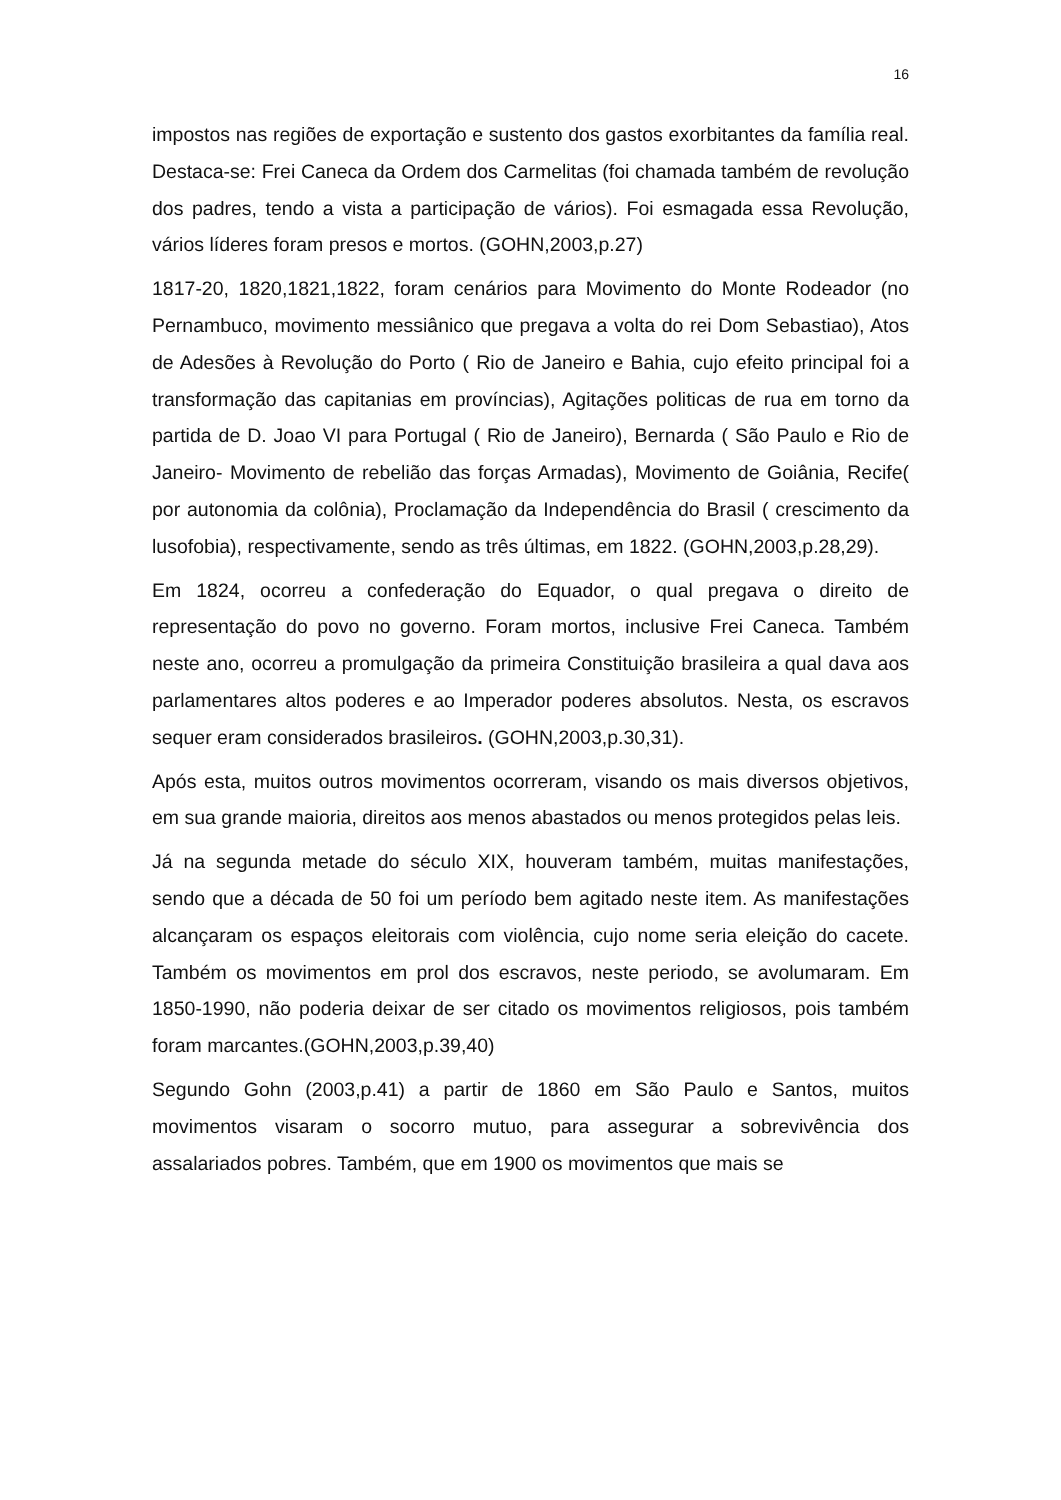16
impostos nas regiões de exportação e sustento dos gastos exorbitantes da família real. Destaca-se: Frei Caneca da Ordem dos Carmelitas (foi chamada também de revolução dos padres, tendo a vista a participação de vários). Foi esmagada essa Revolução, vários líderes foram presos e mortos. (GOHN,2003,p.27)
1817-20, 1820,1821,1822, foram cenários para Movimento do Monte Rodeador (no Pernambuco, movimento messiânico que pregava a volta do rei Dom Sebastiao), Atos de Adesões à Revolução do Porto ( Rio de Janeiro e Bahia, cujo efeito principal foi a transformação das capitanias em províncias), Agitações politicas de rua em torno da partida de D. Joao VI para Portugal ( Rio de Janeiro), Bernarda ( São Paulo e Rio de Janeiro- Movimento de rebelião das forças Armadas), Movimento de Goiânia, Recife( por autonomia da colônia), Proclamação da Independência do Brasil ( crescimento da lusofobia), respectivamente, sendo as três últimas, em 1822. (GOHN,2003,p.28,29).
Em 1824, ocorreu a confederação do Equador, o qual pregava o direito de representação do povo no governo. Foram mortos, inclusive Frei Caneca. Também neste ano, ocorreu a promulgação da primeira Constituição brasileira a qual dava aos parlamentares altos poderes e ao Imperador poderes absolutos. Nesta, os escravos sequer eram considerados brasileiros. (GOHN,2003,p.30,31).
Após esta, muitos outros movimentos ocorreram, visando os mais diversos objetivos, em sua grande maioria, direitos aos menos abastados ou menos protegidos pelas leis.
Já na segunda metade do século XIX, houveram também, muitas manifestações, sendo que a década de 50 foi um período bem agitado neste item. As manifestações alcançaram os espaços eleitorais com violência, cujo nome seria eleição do cacete. Também os movimentos em prol dos escravos, neste periodo, se avolumaram. Em 1850-1990, não poderia deixar de ser citado os movimentos religiosos, pois também foram marcantes.(GOHN,2003,p.39,40)
Segundo Gohn (2003,p.41) a partir de 1860 em São Paulo e Santos, muitos movimentos visaram o socorro mutuo, para assegurar a sobrevivência dos assalariados pobres. Também, que em 1900 os movimentos que mais se